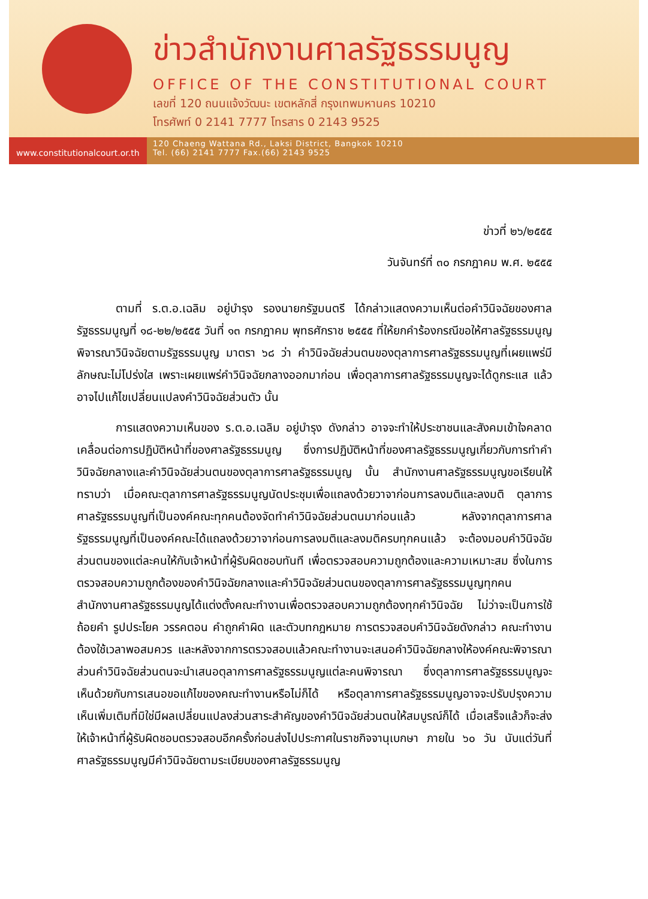ข่าวสำนักงานศาลรัฐธรรมนูญ
OFFICE OF THE CONSTITUTIONAL COURT
เลขที่ 120 ถนนแจ้งวัฒนะ เขตหลักสี่ กรุงเทพมหานคร 10210
โทรศัพท์ 0 2141 7777 โทรสาร 0 2143 9525
www.constitutionalcourt.or.th
120 Chaeng Wattana Rd., Laksi District, Bangkok 10210
Tel. (66) 2141 7777 Fax.(66) 2143 9525
ข่าวที่ ๒๖/๒๕๕๕
วันจันทร์ที่ ๓๐ กรกฎาคม พ.ศ. ๒๕๕๕
ตามที่ ร.ต.อ.เฉลิม อยู่บำรุง รองนายกรัฐมนตรี ได้กล่าวแสดงความเห็นต่อคำวินิจฉัยของศาลรัฐธรรมนูญที่ ๑๘-๒๒/๒๕๕๕ วันที่ ๑๓ กรกฎาคม พุทธศักราช ๒๕๕๕ ที่ให้ยกคำร้องกรณีขอให้ศาลรัฐธรรมนูญพิจารณาวินิจฉัยตามรัฐธรรมนูญ มาตรา ๖๘ ว่า คำวินิจฉัยส่วนตนของตุลาการศาลรัฐธรรมนูญที่เผยแพร่มีลักษณะไม่โปร่งใส เพราะเผยแพร่คำวินิจฉัยกลางออกมาก่อน เพื่อตุลาการศาลรัฐธรรมนูญจะได้ดูกระแส แล้วอาจไปแก้ไขเปลี่ยนแปลงคำวินิจฉัยส่วนตัว นั้น
การแสดงความเห็นของ ร.ต.อ.เฉลิม อยู่บำรุง ดังกล่าว อาจจะทำให้ประชาชนและสังคมเข้าใจคลาดเคลื่อนต่อการปฏิบัติหน้าที่ของศาลรัฐธรรมนูญ ซึ่งการปฏิบัติหน้าที่ของศาลรัฐธรรมนูญเกี่ยวกับการทำคำวินิจฉัยกลางและคำวินิจฉัยส่วนตนของตุลาการศาลรัฐธรรมนูญ นั้น สำนักงานศาลรัฐธรรมนูญขอเรียนให้ทราบว่า เมื่อคณะตุลาการศาลรัฐธรรมนูญนัดประชุมเพื่อแถลงด้วยวาจาก่อนการลงมติและลงมติ ตุลาการศาลรัฐธรรมนูญที่เป็นองค์คณะทุกคนต้องจัดทำคำวินิจฉัยส่วนตนมาก่อนแล้ว หลังจากตุลาการศาลรัฐธรรมนูญที่เป็นองค์คณะได้แถลงด้วยวาจาก่อนการลงมติและลงมติครบทุกคนแล้ว จะต้องมอบคำวินิจฉัยส่วนตนของแต่ละคนให้กับเจ้าหน้าที่ผู้รับผิดชอบทันที เพื่อตรวจสอบความถูกต้องและความเหมาะสม ซึ่งในการตรวจสอบความถูกต้องของคำวินิจฉัยกลางและคำวินิจฉัยส่วนตนของตุลาการศาลรัฐธรรมนูญทุกคน สำนักงานศาลรัฐธรรมนูญได้แต่งตั้งคณะทำงานเพื่อตรวจสอบความถูกต้องทุกคำวินิจฉัย ไม่ว่าจะเป็นการใช้ถ้อยคำ รูปประโยค วรรคตอน คำถูกคำผิด และตัวบทกฎหมาย การตรวจสอบคำวินิจฉัยดังกล่าว คณะทำงานต้องใช้เวลาพอสมควร และหลังจากการตรวจสอบแล้วคณะทำงานจะเสนอคำวินิจฉัยกลางให้องค์คณะพิจารณา ส่วนคำวินิจฉัยส่วนตนจะนำเสนอตุลาการศาลรัฐธรรมนูญแต่ละคนพิจารณา ซึ่งตุลาการศาลรัฐธรรมนูญจะเห็นด้วยกับการเสนอขอแก้ไขของคณะทำงานหรือไม่ก็ได้ หรือตุลาการศาลรัฐธรรมนูญอาจจะปรับปรุงความเห็นเพิ่มเติมที่มิใช่มีผลเปลี่ยนแปลงส่วนสาระสำคัญของคำวินิจฉัยส่วนตนให้สมบูรณ์ก็ได้ เมื่อเสร็จแล้วก็จะส่งให้เจ้าหน้าที่ผู้รับผิดชอบตรวจสอบอีกครั้งก่อนส่งไปประกาศในราชกิจจานุเบกษา ภายใน ๖๐ วัน นับแต่วันที่ศาลรัฐธรรมนูญมีคำวินิจฉัยตามระเบียบของศาลรัฐธรรมนูญ